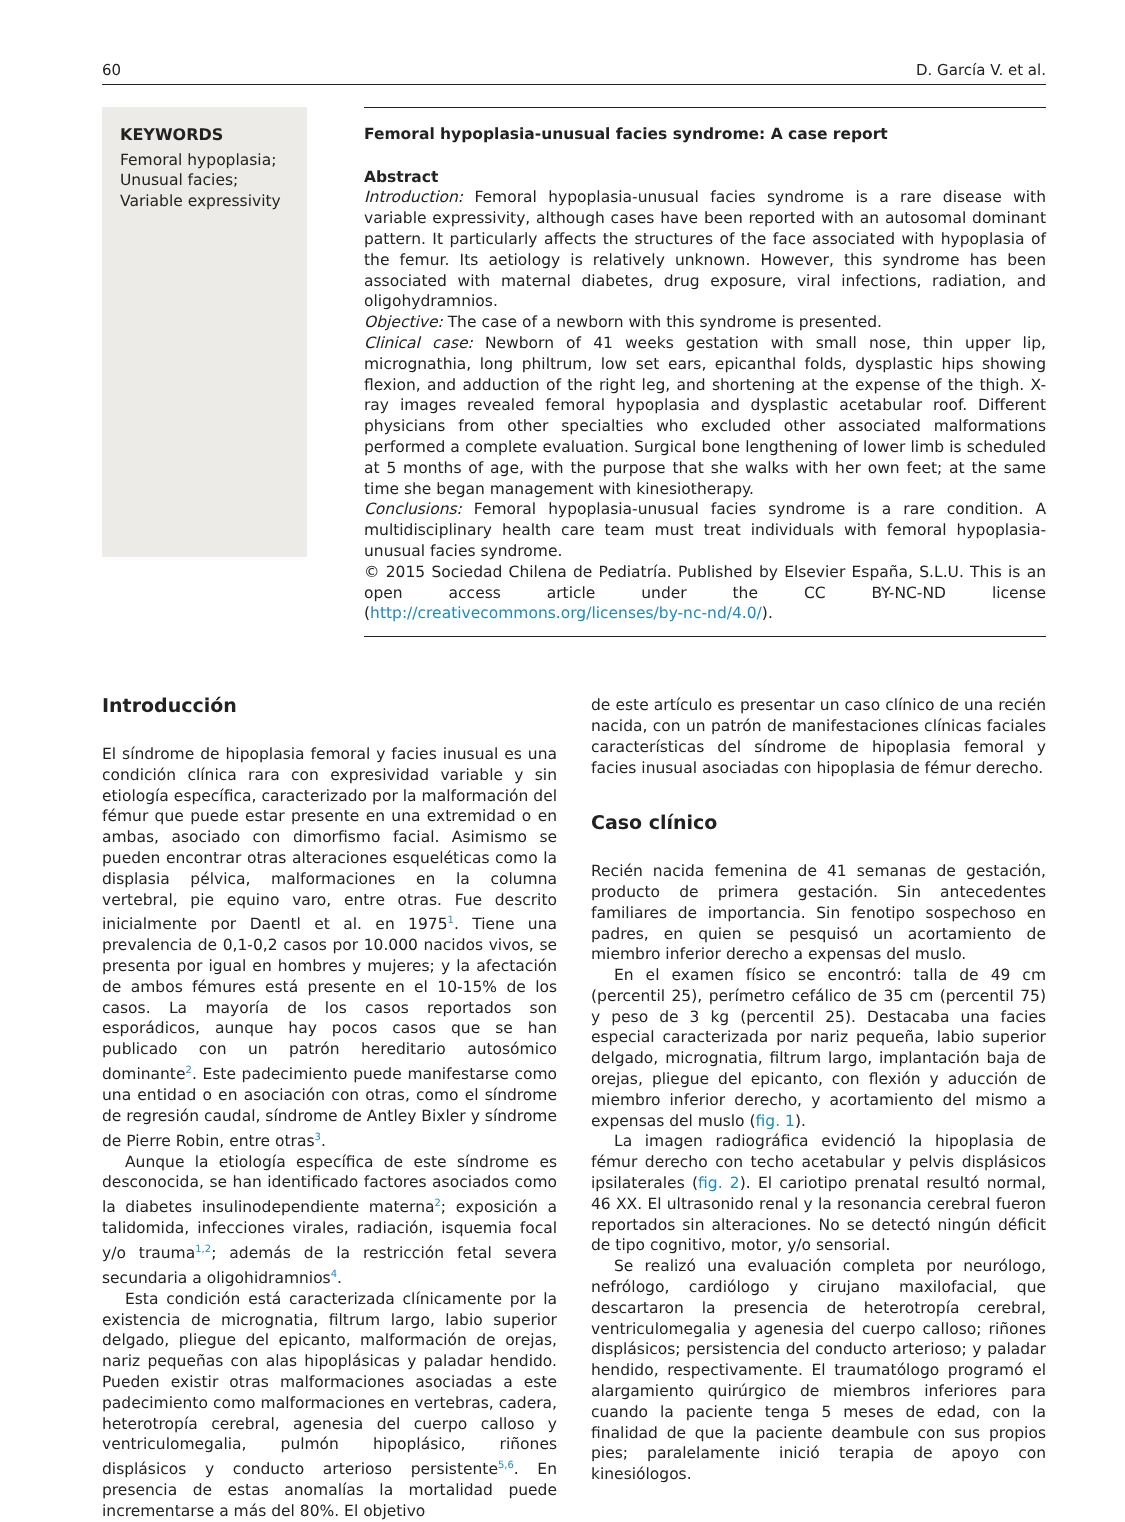60 D. García V. et al.
KEYWORDS
Femoral hypoplasia;
Unusual facies;
Variable expressivity
Femoral hypoplasia-unusual facies syndrome: A case report
Abstract
Introduction: Femoral hypoplasia-unusual facies syndrome is a rare disease with variable expressivity, although cases have been reported with an autosomal dominant pattern. It particularly affects the structures of the face associated with hypoplasia of the femur. Its aetiology is relatively unknown. However, this syndrome has been associated with maternal diabetes, drug exposure, viral infections, radiation, and oligohydramnios.
Objective: The case of a newborn with this syndrome is presented.
Clinical case: Newborn of 41 weeks gestation with small nose, thin upper lip, micrognathia, long philtrum, low set ears, epicanthal folds, dysplastic hips showing flexion, and adduction of the right leg, and shortening at the expense of the thigh. X-ray images revealed femoral hypoplasia and dysplastic acetabular roof. Different physicians from other specialties who excluded other associated malformations performed a complete evaluation. Surgical bone lengthening of lower limb is scheduled at 5 months of age, with the purpose that she walks with her own feet; at the same time she began management with kinesiotherapy.
Conclusions: Femoral hypoplasia-unusual facies syndrome is a rare condition. A multidisciplinary health care team must treat individuals with femoral hypoplasia-unusual facies syndrome.
© 2015 Sociedad Chilena de Pediatría. Published by Elsevier España, S.L.U. This is an open access article under the CC BY-NC-ND license (http://creativecommons.org/licenses/by-nc-nd/4.0/).
Introducción
El síndrome de hipoplasia femoral y facies inusual es una condición clínica rara con expresividad variable y sin etiología específica, caracterizado por la malformación del fémur que puede estar presente en una extremidad o en ambas, asociado con dimorfismo facial. Asimismo se pueden encontrar otras alteraciones esqueléticas como la displasia pélvica, malformaciones en la columna vertebral, pie equino varo, entre otras. Fue descrito inicialmente por Daentl et al. en 1975<sup>1</sup>. Tiene una prevalencia de 0,1-0,2 casos por 10.000 nacidos vivos, se presenta por igual en hombres y mujeres; y la afectación de ambos fémures está presente en el 10-15% de los casos. La mayoría de los casos reportados son esporádicos, aunque hay pocos casos que se han publicado con un patrón hereditario autosómico dominante<sup>2</sup>. Este padecimiento puede manifestarse como una entidad o en asociación con otras, como el síndrome de regresión caudal, síndrome de Antley Bixler y síndrome de Pierre Robin, entre otras<sup>3</sup>.
Aunque la etiología específica de este síndrome es desconocida, se han identificado factores asociados como la diabetes insulinodependiente materna<sup>2</sup>; exposición a talidomida, infecciones virales, radiación, isquemia focal y/o trauma<sup>1,2</sup>; además de la restricción fetal severa secundaria a oligohidramnios<sup>4</sup>.
Esta condición está caracterizada clínicamente por la existencia de micrognatia, filtrum largo, labio superior delgado, pliegue del epicanto, malformación de orejas, nariz pequeñas con alas hipoplásicas y paladar hendido. Pueden existir otras malformaciones asociadas a este padecimiento como malformaciones en vertebras, cadera, heterotropía cerebral, agenesia del cuerpo calloso y ventriculomegalia, pulmón hipoplásico, riñones displásicos y conducto arterioso persistente<sup>5,6</sup>. En presencia de estas anomalías la mortalidad puede incrementarse a más del 80%. El objetivo
de este artículo es presentar un caso clínico de una recién nacida, con un patrón de manifestaciones clínicas faciales características del síndrome de hipoplasia femoral y facies inusual asociadas con hipoplasia de fémur derecho.
Caso clínico
Recién nacida femenina de 41 semanas de gestación, producto de primera gestación. Sin antecedentes familiares de importancia. Sin fenotipo sospechoso en padres, en quien se pesquisó un acortamiento de miembro inferior derecho a expensas del muslo.
En el examen físico se encontró: talla de 49 cm (percentil 25), perímetro cefálico de 35 cm (percentil 75) y peso de 3 kg (percentil 25). Destacaba una facies especial caracterizada por nariz pequeña, labio superior delgado, micrognatia, filtrum largo, implantación baja de orejas, pliegue del epicanto, con flexión y aducción de miembro inferior derecho, y acortamiento del mismo a expensas del muslo (fig. 1).
La imagen radiográfica evidenció la hipoplasia de fémur derecho con techo acetabular y pelvis displásicos ipsilaterales (fig. 2). El cariotipo prenatal resultó normal, 46 XX. El ultrasonido renal y la resonancia cerebral fueron reportados sin alteraciones. No se detectó ningún déficit de tipo cognitivo, motor, y/o sensorial.
Se realizó una evaluación completa por neurólogo, nefrólogo, cardiólogo y cirujano maxilofacial, que descartaron la presencia de heterotropía cerebral, ventriculomegalia y agenesia del cuerpo calloso; riñones displásicos; persistencia del conducto arterioso; y paladar hendido, respectivamente. El traumatólogo programó el alargamiento quirúrgico de miembros inferiores para cuando la paciente tenga 5 meses de edad, con la finalidad de que la paciente deambule con sus propios pies; paralelamente inició terapia de apoyo con kinesiólogos.